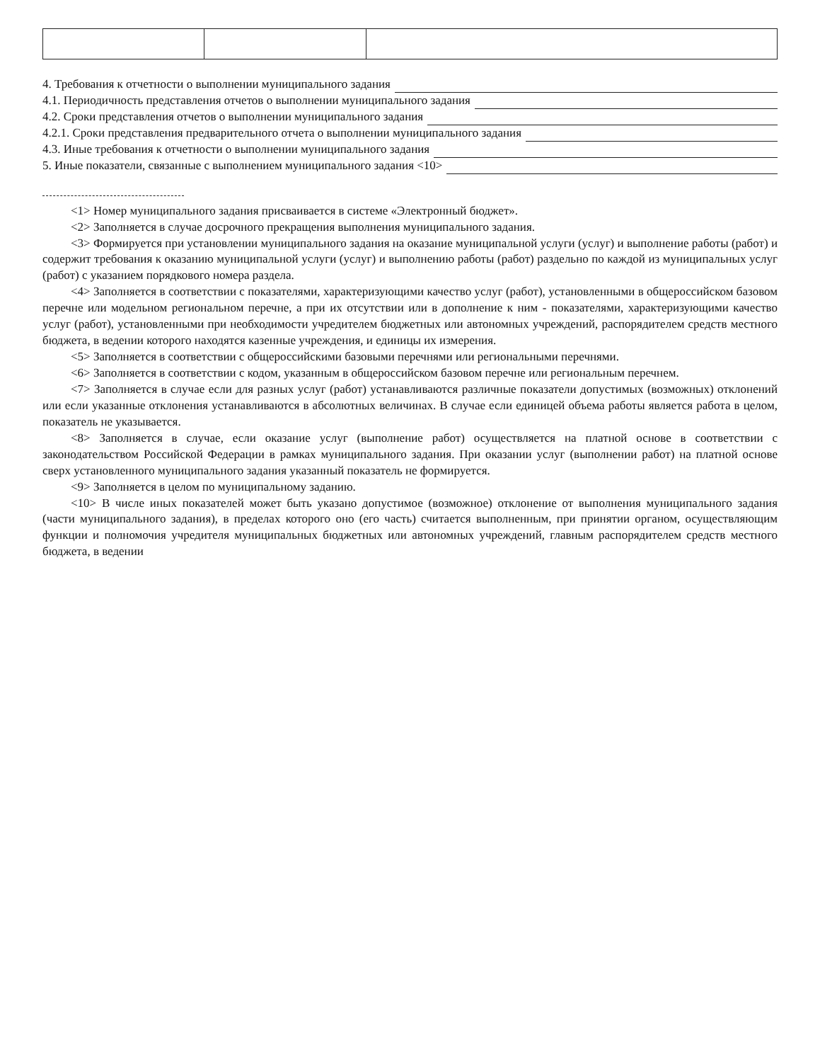4. Требования к отчетности о выполнении муниципального задания
4.1. Периодичность представления отчетов о выполнении муниципального задания
4.2. Сроки представления отчетов о выполнении муниципального задания
4.2.1. Сроки представления предварительного отчета о выполнении муниципального задания
4.3. Иные требования к отчетности о выполнении муниципального задания
5. Иные показатели, связанные с выполнением муниципального задания <10>
<1> Номер муниципального задания присваивается в системе «Электронный бюджет».
<2> Заполняется в случае досрочного прекращения выполнения муниципального задания.
<3> Формируется при установлении муниципального задания на оказание муниципальной услуги (услуг) и выполнение работы (работ) и содержит требования к оказанию муниципальной услуги (услуг) и выполнению работы (работ) раздельно по каждой из муниципальных услуг (работ) с указанием порядкового номера раздела.
<4> Заполняется в соответствии с показателями, характеризующими качество услуг (работ), установленными в общероссийском базовом перечне или модельном региональном перечне, а при их отсутствии или в дополнение к ним - показателями, характеризующими качество услуг (работ), установленными при необходимости учредителем бюджетных или автономных учреждений, распорядителем средств местного бюджета, в ведении которого находятся казенные учреждения, и единицы их измерения.
<5> Заполняется в соответствии с общероссийскими базовыми перечнями или региональными перечнями.
<6> Заполняется в соответствии с кодом, указанным в общероссийском базовом перечне или региональным перечнем.
<7> Заполняется в случае если для разных услуг (работ) устанавливаются различные показатели допустимых (возможных) отклонений или если указанные отклонения устанавливаются в абсолютных величинах. В случае если единицей объема работы является работа в целом, показатель не указывается.
<8> Заполняется в случае, если оказание услуг (выполнение работ) осуществляется на платной основе в соответствии с законодательством Российской Федерации в рамках муниципального задания. При оказании услуг (выполнении работ) на платной основе сверх установленного муниципального задания указанный показатель не формируется.
<9> Заполняется в целом по муниципальному заданию.
<10> В числе иных показателей может быть указано допустимое (возможное) отклонение от выполнения муниципального задания (части муниципального задания), в пределах которого оно (его часть) считается выполненным, при принятии органом, осуществляющим функции и полномочия учредителя муниципальных бюджетных или автономных учреждений, главным распорядителем средств местного бюджета, в ведении